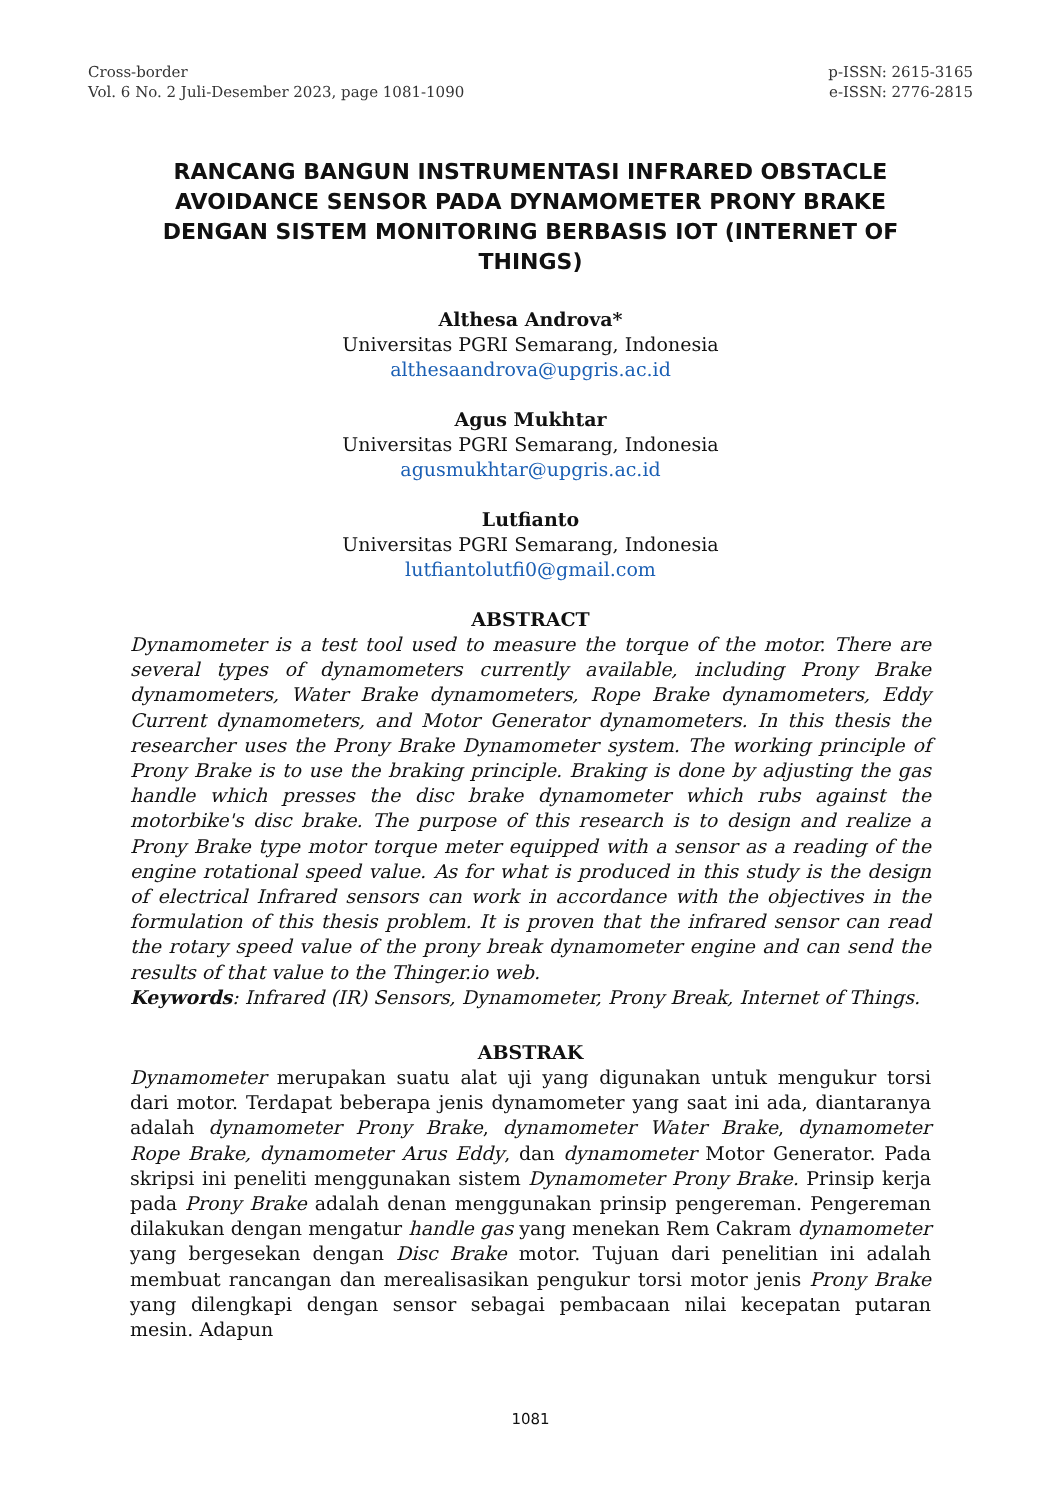Cross-border
Vol. 6 No. 2 Juli-Desember 2023, page 1081-1090
p-ISSN: 2615-3165
e-ISSN: 2776-2815
RANCANG BANGUN INSTRUMENTASI INFRARED OBSTACLE AVOIDANCE SENSOR PADA DYNAMOMETER PRONY BRAKE DENGAN SISTEM MONITORING BERBASIS IOT (INTERNET OF THINGS)
Althesa Androva*
Universitas PGRI Semarang, Indonesia
althesaandrova@upgris.ac.id
Agus Mukhtar
Universitas PGRI Semarang, Indonesia
agusmukhtar@upgris.ac.id
Lutfianto
Universitas PGRI Semarang, Indonesia
lutfiantolutfi0@gmail.com
ABSTRACT
Dynamometer is a test tool used to measure the torque of the motor. There are several types of dynamometers currently available, including Prony Brake dynamometers, Water Brake dynamometers, Rope Brake dynamometers, Eddy Current dynamometers, and Motor Generator dynamometers. In this thesis the researcher uses the Prony Brake Dynamometer system. The working principle of Prony Brake is to use the braking principle. Braking is done by adjusting the gas handle which presses the disc brake dynamometer which rubs against the motorbike's disc brake. The purpose of this research is to design and realize a Prony Brake type motor torque meter equipped with a sensor as a reading of the engine rotational speed value. As for what is produced in this study is the design of electrical Infrared sensors can work in accordance with the objectives in the formulation of this thesis problem. It is proven that the infrared sensor can read the rotary speed value of the prony break dynamometer engine and can send the results of that value to the Thinger.io web.
Keywords: Infrared (IR) Sensors, Dynamometer, Prony Break, Internet of Things.
ABSTRAK
Dynamometer merupakan suatu alat uji yang digunakan untuk mengukur torsi dari motor. Terdapat beberapa jenis dynamometer yang saat ini ada, diantaranya adalah dynamometer Prony Brake, dynamometer Water Brake, dynamometer Rope Brake, dynamometer Arus Eddy, dan dynamometer Motor Generator. Pada skripsi ini peneliti menggunakan sistem Dynamometer Prony Brake. Prinsip kerja pada Prony Brake adalah denan menggunakan prinsip pengereman. Pengereman dilakukan dengan mengatur handle gas yang menekan Rem Cakram dynamometer yang bergesekan dengan Disc Brake motor. Tujuan dari penelitian ini adalah membuat rancangan dan merealisasikan pengukur torsi motor jenis Prony Brake yang dilengkapi dengan sensor sebagai pembacaan nilai kecepatan putaran mesin. Adapun
1081